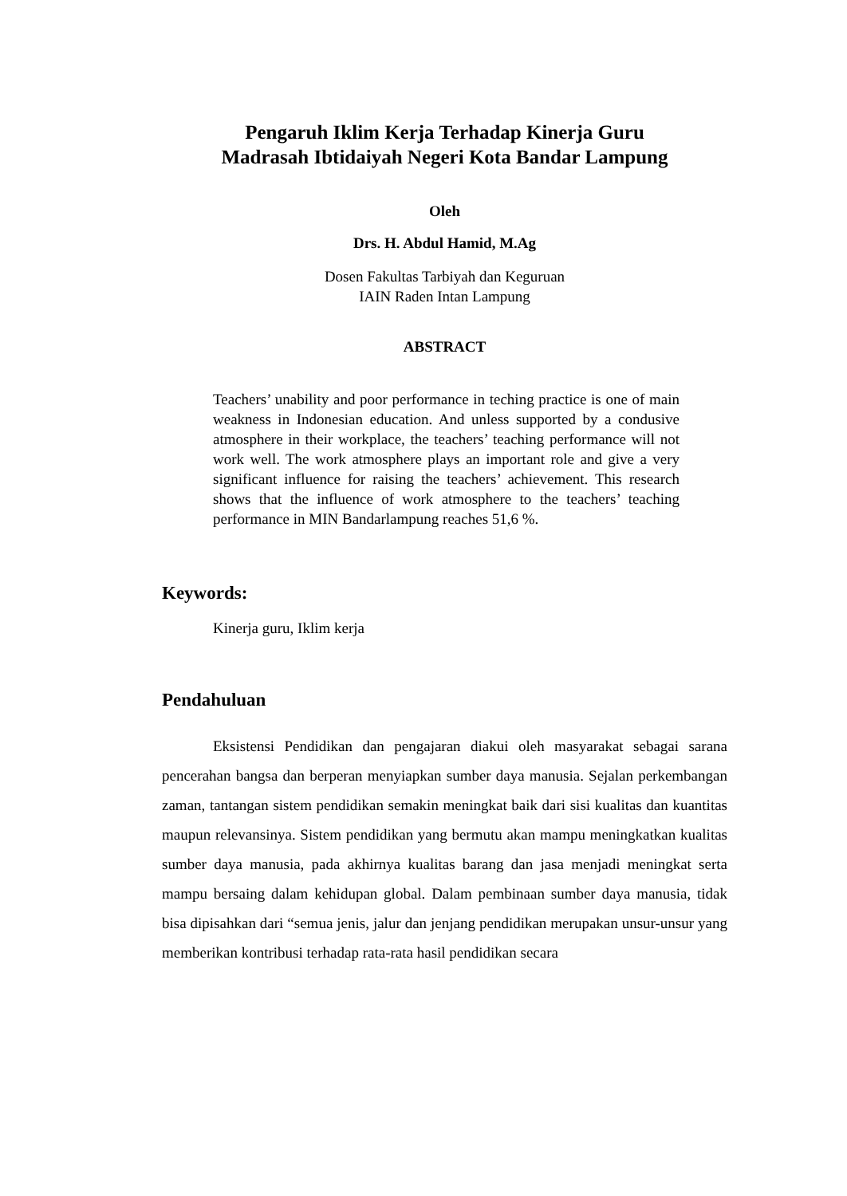Pengaruh Iklim Kerja Terhadap Kinerja Guru
Madrasah Ibtidaiyah Negeri Kota Bandar Lampung
Oleh
Drs. H. Abdul Hamid, M.Ag
Dosen Fakultas Tarbiyah dan Keguruan
IAIN Raden Intan Lampung
ABSTRACT
Teachers’ unability and poor performance in teching practice is one of main weakness in Indonesian education. And unless supported by a condusive atmosphere in their workplace, the teachers’ teaching performance will not work well. The work atmosphere plays an important role and give a very significant influence for raising the teachers’ achievement. This research shows that the influence of work atmosphere to the teachers’ teaching performance in MIN Bandarlampung reaches 51,6 %.
Keywords:
Kinerja guru, Iklim kerja
Pendahuluan
Eksistensi Pendidikan dan pengajaran diakui oleh masyarakat sebagai sarana pencerahan bangsa dan berperan menyiapkan sumber daya manusia. Sejalan perkembangan zaman, tantangan sistem pendidikan semakin meningkat baik dari sisi kualitas dan kuantitas maupun relevansinya. Sistem pendidikan yang bermutu akan mampu meningkatkan kualitas sumber daya manusia, pada akhirnya kualitas barang dan jasa menjadi meningkat serta mampu bersaing dalam kehidupan global. Dalam pembinaan sumber daya manusia, tidak bisa dipisahkan dari “semua jenis, jalur dan jenjang pendidikan merupakan unsur-unsur yang memberikan kontribusi terhadap rata-rata hasil pendidikan secara